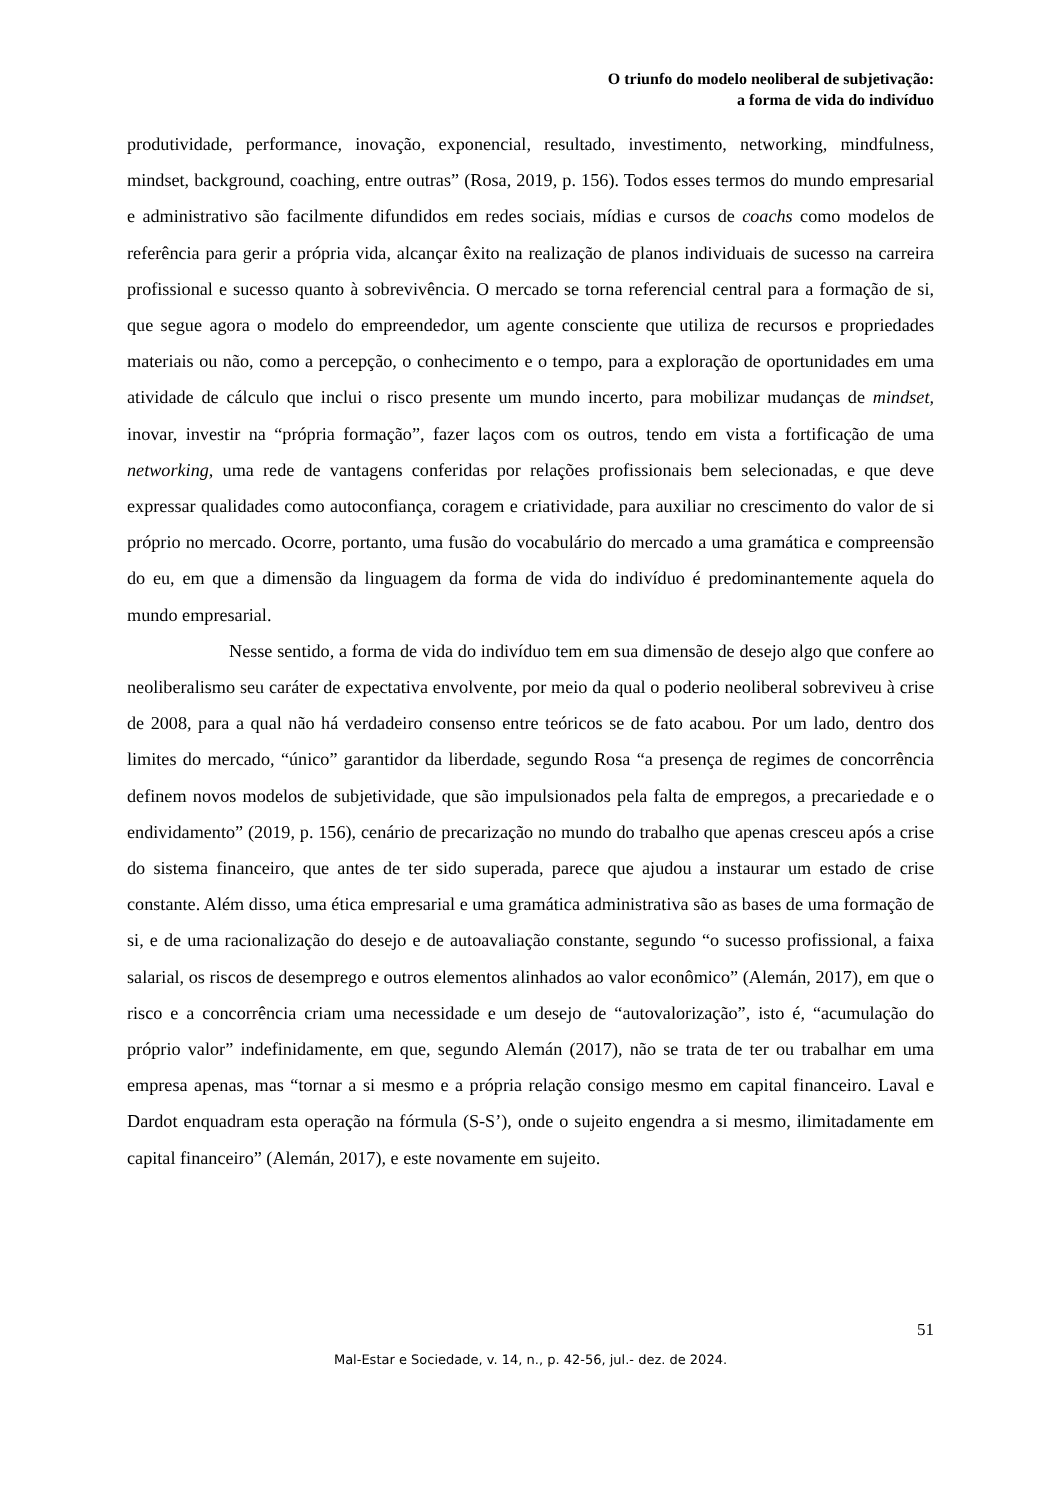O triunfo do modelo neoliberal de subjetivação:
a forma de vida do indivíduo
produtividade, performance, inovação, exponencial, resultado, investimento, networking, mindfulness, mindset, background, coaching, entre outras” (Rosa, 2019, p. 156). Todos esses termos do mundo empresarial e administrativo são facilmente difundidos em redes sociais, mídias e cursos de coachs como modelos de referência para gerir a própria vida, alcançar êxito na realização de planos individuais de sucesso na carreira profissional e sucesso quanto à sobrevivência. O mercado se torna referencial central para a formação de si, que segue agora o modelo do empreendedor, um agente consciente que utiliza de recursos e propriedades materiais ou não, como a percepção, o conhecimento e o tempo, para a exploração de oportunidades em uma atividade de cálculo que inclui o risco presente um mundo incerto, para mobilizar mudanças de mindset, inovar, investir na “própria formação”, fazer laços com os outros, tendo em vista a fortificação de uma networking, uma rede de vantagens conferidas por relações profissionais bem selecionadas, e que deve expressar qualidades como autoconfiança, coragem e criatividade, para auxiliar no crescimento do valor de si próprio no mercado. Ocorre, portanto, uma fusão do vocabulário do mercado a uma gramática e compreensão do eu, em que a dimensão da linguagem da forma de vida do indivíduo é predominantemente aquela do mundo empresarial.
Nesse sentido, a forma de vida do indivíduo tem em sua dimensão de desejo algo que confere ao neoliberalismo seu caráter de expectativa envolvente, por meio da qual o poderio neoliberal sobreviveu à crise de 2008, para a qual não há verdadeiro consenso entre teóricos se de fato acabou. Por um lado, dentro dos limites do mercado, “único” garantidor da liberdade, segundo Rosa “a presença de regimes de concorrência definem novos modelos de subjetividade, que são impulsionados pela falta de empregos, a precariedade e o endividamento” (2019, p. 156), cenário de precarização no mundo do trabalho que apenas cresceu após a crise do sistema financeiro, que antes de ter sido superada, parece que ajudou a instaurar um estado de crise constante. Além disso, uma ética empresarial e uma gramática administrativa são as bases de uma formação de si, e de uma racionalização do desejo e de autoavaliação constante, segundo “o sucesso profissional, a faixa salarial, os riscos de desemprego e outros elementos alinhados ao valor econômico” (Alemán, 2017), em que o risco e a concorrência criam uma necessidade e um desejo de “autovalorização”, isto é, “acumulação do próprio valor” indefinidamente, em que, segundo Alemán (2017), não se trata de ter ou trabalhar em uma empresa apenas, mas “tornar a si mesmo e a própria relação consigo mesmo em capital financeiro. Laval e Dardot enquadram esta operação na fórmula (S-S’), onde o sujeito engendra a si mesmo, ilimitadamente em capital financeiro” (Alemán, 2017), e este novamente em sujeito.
51
Mal-Estar e Sociedade, v. 14, n., p. 42-56, jul.- dez. de 2024.